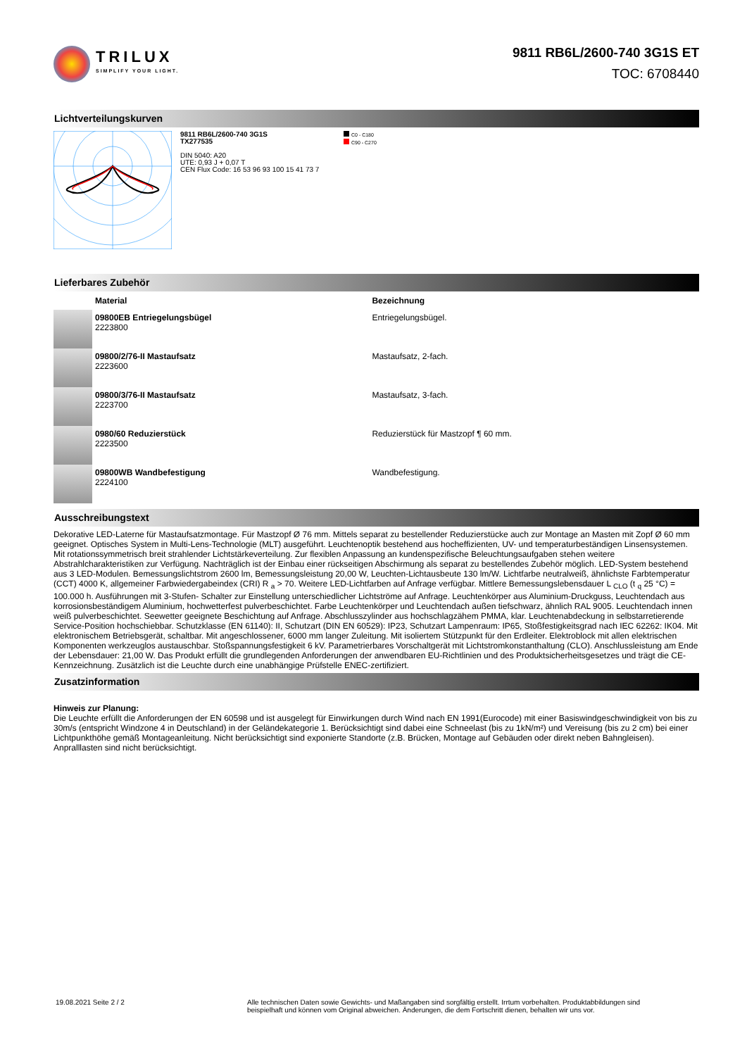TRILUX
SIMPLIFY YOUR LIGHT.
9811 RB6L/2600-740 3G1S ET
TOC: 6708440
Lichtverteilungskurven
9811 RB6L/2600-740 3G1S
TX277535
DIN 5040: A20
UTE: 0,93 J + 0,07 T
CEN Flux Code: 16 53 96 93 100 15 41 73 7
C0 - C180
C90 - C270
Lieferbares Zubehör
| | Material | Bezeichnung |
| --- | --- | --- |
| | 09800EB Entriegelungsbügel 2223800 | Entriegelungsbügel. |
| | 09800/2/76-II Mastaufsatz 2223600 | Mastaufsatz, 2-fach. |
| | 09800/3/76-II Mastaufsatz 2223700 | Mastaufsatz, 3-fach. |
| | 0980/60 Reduzierstück 2223500 | Reduzierstück für Mastzopf ¶ 60 mm. |
| | 09800WB Wandbefestigung 2224100 | Wandbefestigung. |
Ausschreibungstext
Dekorative LED-Laterne für Mastaufsatzmontage. Für Mastzopf Ø 76 mm. Mittels separat zu bestellender Reduzierstücke auch zur Montage an Masten mit Zopf Ø 60 mm geeignet. Optisches System in Multi-Lens-Technologie (MLT) ausgeführt. Leuchtenoptik bestehend aus hocheffizienten, UV- und temperaturbeständigen Linsensystemen. Mit rotationssymmetrisch breit strahlender Lichtstärkeverteilung. Zur flexiblen Anpassung an kundenspezifische Beleuchtungsaufgaben stehen weitere Abstrahlcharakteristiken zur Verfügung. Nachträglich ist der Einbau einer rückseitigen Abschirmung als separat zu bestellendes Zubehör möglich. LED-System bestehend aus 3 LED-Modulen. Bemessungslichtstrom 2600 lm, Bemessungsleistung 20,00 W, Leuchten-Lichtausbeute 130 lm/W. Lichtfarbe neutralweiß, ähnlichste Farbtemperatur (CCT) 4000 K, allgemeiner Farbwiedergabeindex (CRI) R <sub>a</sub> > 70. Weitere LED-Lichtfarben auf Anfrage verfügbar. Mittlere Bemessungslebensdauer L <sub>CLO</sub> (t <sub>q</sub> 25 °C) = 100.000 h. Ausführungen mit 3-Stufen- Schalter zur Einstellung unterschiedlicher Lichtströme auf Anfrage. Leuchtenkörper aus Aluminium-Druckguss, Leuchtendach aus korrosionsbeständigem Aluminium, hochwetterfest pulverbeschichtet. Farbe Leuchtenkörper und Leuchtendach außen tiefschwarz, ähnlich RAL 9005. Leuchtendach innen weiß pulverbeschichtet. Seewetter geeignete Beschichtung auf Anfrage. Abschlusszylinder aus hochschlagzähem PMMA, klar. Leuchtenabdeckung in selbstarretierende Service-Position hochschiebbar. Schutzklasse (EN 61140): II, Schutzart (DIN EN 60529): IP23, Schutzart Lampenraum: IP65, Stoßfestigkeitsgrad nach IEC 62262: IK04. Mit elektronischem Betriebsgerät, schaltbar. Mit angeschlossener, 6000 mm langer Zuleitung. Mit isoliertem Stützpunkt für den Erdleiter. Elektroblock mit allen elektrischen Komponenten werkzeuglos austauschbar. Stoßspannungsfestigkeit 6 kV. Parametrierbares Vorschaltgerät mit Lichtstromkonstanthaltung (CLO). Anschlussleistung am Ende der Lebensdauer: 21,00 W. Das Produkt erfüllt die grundlegenden Anforderungen der anwendbaren EU-Richtlinien und des Produktsicherheitsgesetzes und trägt die CE-Kennzeichnung. Zusätzlich ist die Leuchte durch eine unabhängige Prüfstelle ENEC-zertifiziert.
Zusatzinformation
Hinweis zur Planung:
Die Leuchte erfüllt die Anforderungen der EN 60598 und ist ausgelegt für Einwirkungen durch Wind nach EN 1991(Eurocode) mit einer Basiswindgeschwindigkeit von bis zu 30m/s (entspricht Windzone 4 in Deutschland) in der Geländekategorie 1. Berücksichtigt sind dabei eine Schneelast (bis zu 1kN/m²) und Vereisung (bis zu 2 cm) bei einer Lichtpunkthöhe gemäß Montageanleitung. Nicht berücksichtigt sind exponierte Standorte (z.B. Brücken, Montage auf Gebäuden oder direkt neben Bahngleisen). Anpralllasten sind nicht berücksichtigt.
19.08.2021 Seite 2 / 2 Alle technischen Daten sowie Gewichts- und Maßangaben sind sorgfältig erstellt. Irrtum vorbehalten. Produktabbildungen sind beispielhaft und können vom Original abweichen. Änderungen, die dem Fortschritt dienen, behalten wir uns vor.